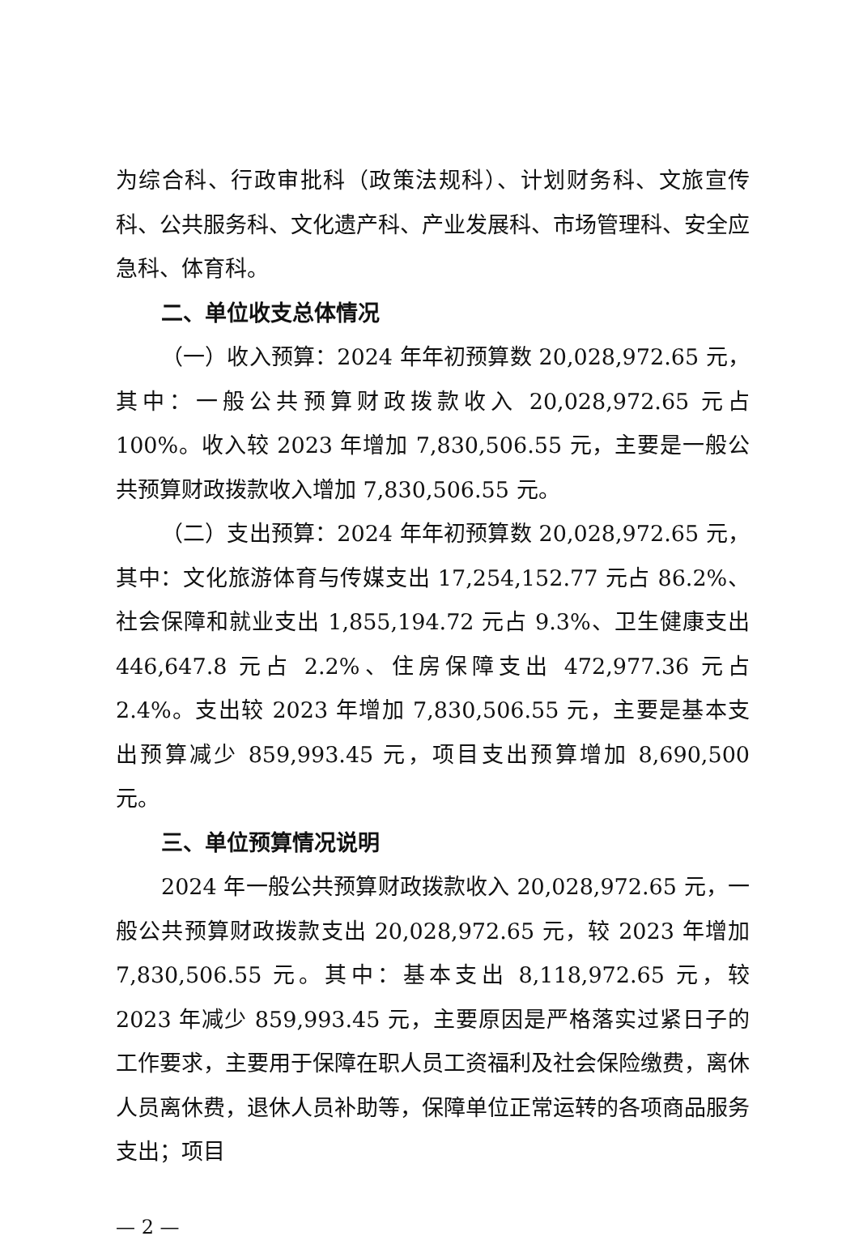为综合科、行政审批科（政策法规科）、计划财务科、文旅宣传科、公共服务科、文化遗产科、产业发展科、市场管理科、安全应急科、体育科。
二、单位收支总体情况
（一）收入预算：2024 年年初预算数 20,028,972.65 元，其中：一般公共预算财政拨款收入 20,028,972.65 元占 100%。收入较 2023 年增加 7,830,506.55 元，主要是一般公共预算财政拨款收入增加 7,830,506.55 元。
（二）支出预算：2024 年年初预算数 20,028,972.65 元，其中：文化旅游体育与传媒支出 17,254,152.77 元占 86.2%、社会保障和就业支出 1,855,194.72 元占 9.3%、卫生健康支出 446,647.8 元占 2.2%、住房保障支出 472,977.36 元占 2.4%。支出较 2023 年增加 7,830,506.55 元，主要是基本支出预算减少 859,993.45 元，项目支出预算增加 8,690,500 元。
三、单位预算情况说明
2024 年一般公共预算财政拨款收入 20,028,972.65 元，一般公共预算财政拨款支出 20,028,972.65 元，较 2023 年增加 7,830,506.55 元。其中：基本支出 8,118,972.65 元，较 2023 年减少 859,993.45 元，主要原因是严格落实过紧日子的工作要求，主要用于保障在职人员工资福利及社会保险缴费，离休人员离休费，退休人员补助等，保障单位正常运转的各项商品服务支出；项目
— 2 —